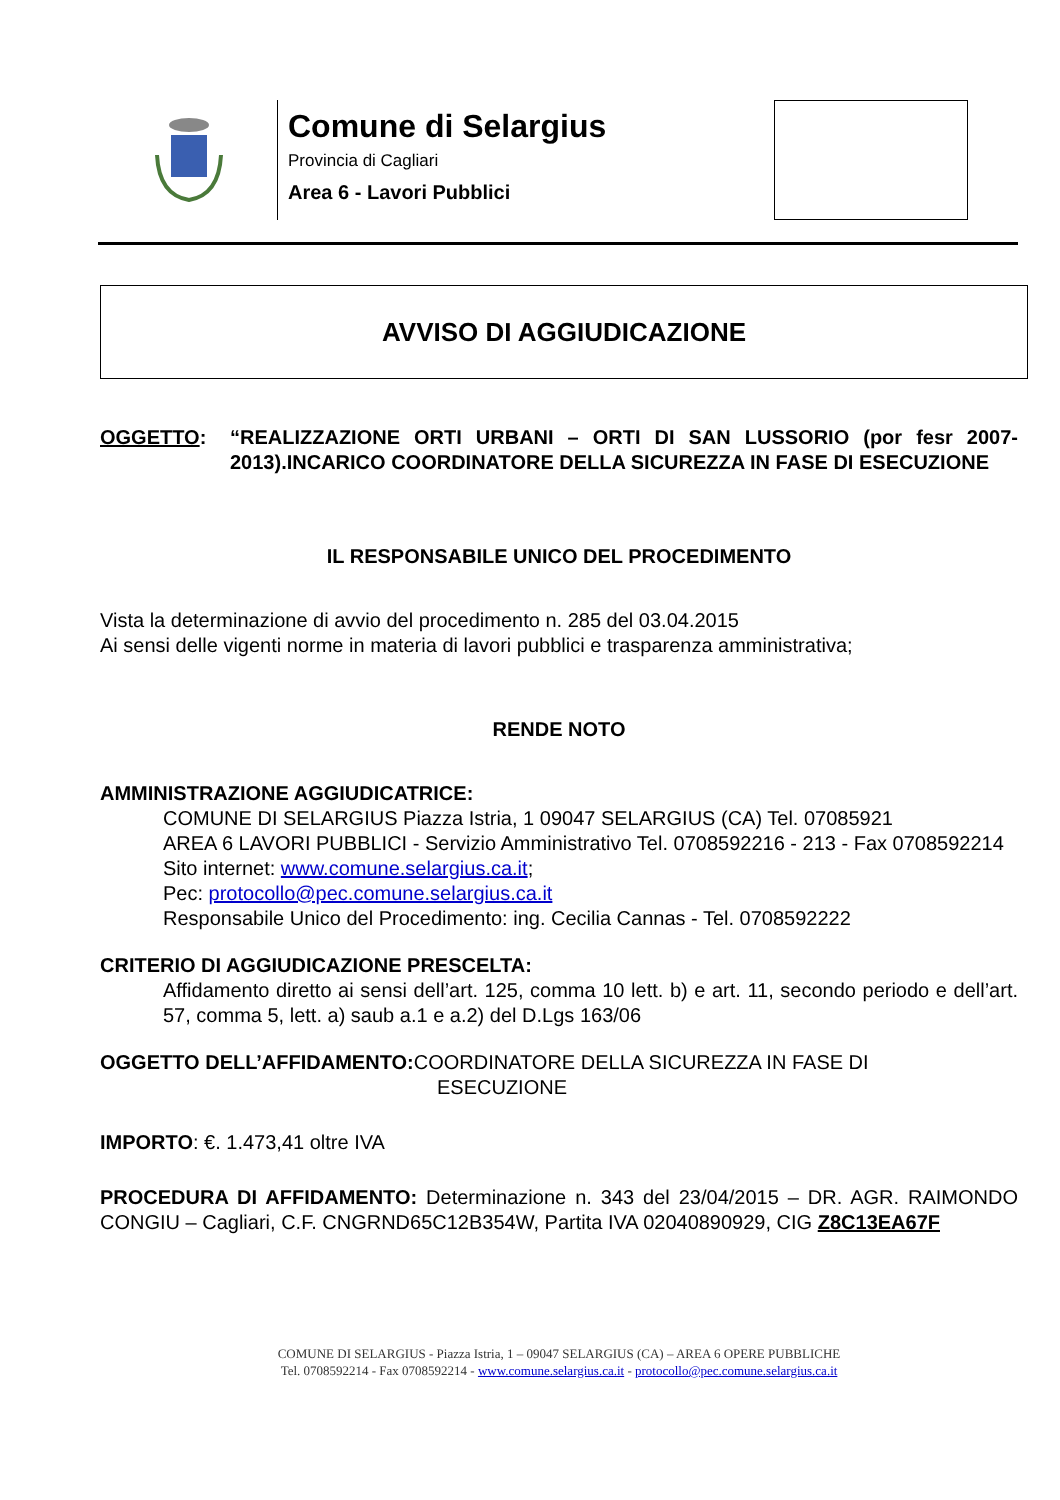Comune di Selargius
Provincia di Cagliari
Area 6 - Lavori Pubblici
AVVISO DI AGGIUDICAZIONE
OGGETTO: “REALIZZAZIONE ORTI URBANI – ORTI DI SAN LUSSORIO (por fesr 2007-2013).INCARICO COORDINATORE DELLA SICUREZZA IN FASE DI ESECUZIONE
IL RESPONSABILE UNICO DEL PROCEDIMENTO
Vista la determinazione di avvio del procedimento n. 285 del 03.04.2015
Ai sensi delle vigenti norme in materia di lavori pubblici e trasparenza amministrativa;
RENDE NOTO
AMMINISTRAZIONE AGGIUDICATRICE:
COMUNE DI SELARGIUS Piazza Istria, 1 09047 SELARGIUS (CA) Tel. 07085921
AREA 6 LAVORI PUBBLICI - Servizio Amministrativo Tel. 0708592216 - 213 - Fax 0708592214
Sito internet: www.comune.selargius.ca.it;
Pec: protocollo@pec.comune.selargius.ca.it
Responsabile Unico del Procedimento: ing. Cecilia Cannas - Tel. 0708592222
CRITERIO DI AGGIUDICAZIONE PRESCELTA:
Affidamento diretto ai sensi dell’art. 125, comma 10 lett. b) e art. 11, secondo periodo e dell’art. 57, comma 5, lett. a) saub a.1 e a.2) del D.Lgs 163/06
OGGETTO DELL’AFFIDAMENTO: COORDINATORE DELLA SICUREZZA IN FASE DI
ESECUZIONE
IMPORTO: €. 1.473,41 oltre IVA
PROCEDURA DI AFFIDAMENTO: Determinazione n. 343 del 23/04/2015 – DR. AGR. RAIMONDO CONGIU – Cagliari, C.F. CNGRND65C12B354W, Partita IVA 02040890929, CIG Z8C13EA67F
COMUNE DI SELARGIUS - Piazza Istria, 1 – 09047 SELARGIUS (CA) – AREA 6 OPERE PUBBLICHE
Tel. 0708592214 - Fax 0708592214 - www.comune.selargius.ca.it - protocollo@pec.comune.selargius.ca.it